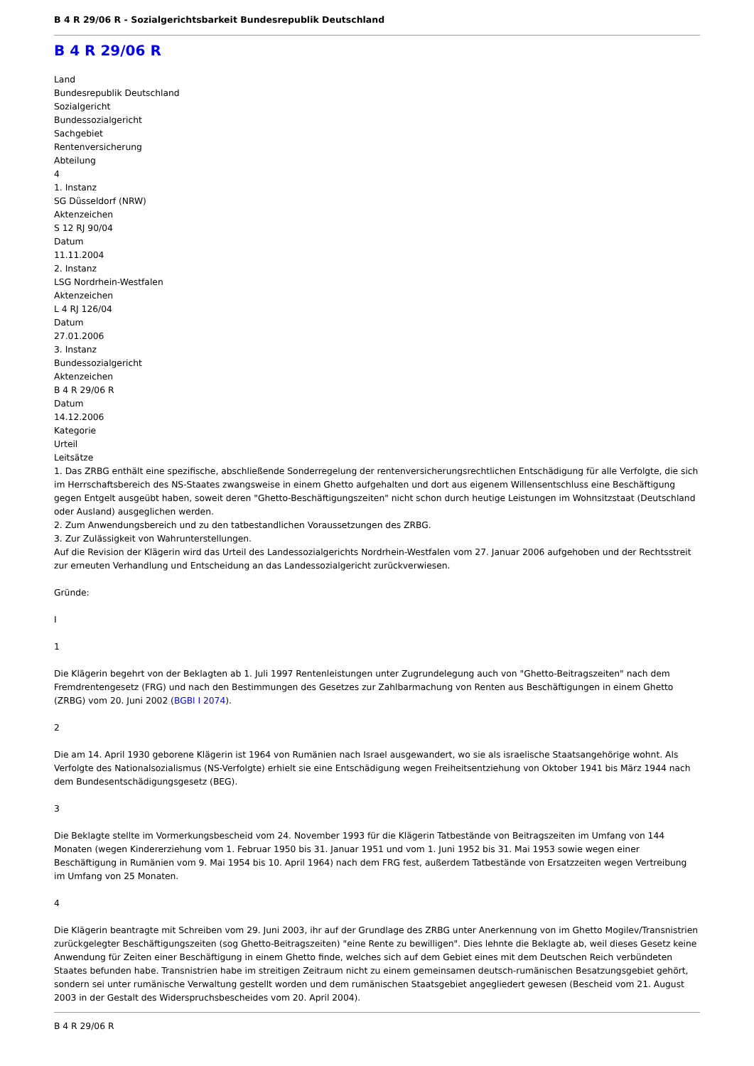B 4 R 29/06 R - Sozialgerichtsbarkeit Bundesrepublik Deutschland
B 4 R 29/06 R
Land
Bundesrepublik Deutschland
Sozialgericht
Bundessozialgericht
Sachgebiet
Rentenversicherung
Abteilung
4
1. Instanz
SG Düsseldorf (NRW)
Aktenzeichen
S 12 RJ 90/04
Datum
11.11.2004
2. Instanz
LSG Nordrhein-Westfalen
Aktenzeichen
L 4 RJ 126/04
Datum
27.01.2006
3. Instanz
Bundessozialgericht
Aktenzeichen
B 4 R 29/06 R
Datum
14.12.2006
Kategorie
Urteil
Leitsätze
1. Das ZRBG enthält eine spezifische, abschließende Sonderregelung der rentenversicherungsrechtlichen Entschädigung für alle Verfolgte, die sich im Herrschaftsbereich des NS-Staates zwangsweise in einem Ghetto aufgehalten und dort aus eigenem Willensentschluss eine Beschäftigung gegen Entgelt ausgeübt haben, soweit deren "Ghetto-Beschäftigungszeiten" nicht schon durch heutige Leistungen im Wohnsitzstaat (Deutschland oder Ausland) ausgeglichen werden.
2. Zum Anwendungsbereich und zu den tatbestandlichen Voraussetzungen des ZRBG.
3. Zur Zulässigkeit von Wahrunterstellungen.
Auf die Revision der Klägerin wird das Urteil des Landessozialgerichts Nordrhein-Westfalen vom 27. Januar 2006 aufgehoben und der Rechtsstreit zur erneuten Verhandlung und Entscheidung an das Landessozialgericht zurückverwiesen.
Gründe:
I
1
Die Klägerin begehrt von der Beklagten ab 1. Juli 1997 Rentenleistungen unter Zugrundelegung auch von "Ghetto-Beitragszeiten" nach dem Fremdrentengesetz (FRG) und nach den Bestimmungen des Gesetzes zur Zahlbarmachung von Renten aus Beschäftigungen in einem Ghetto (ZRBG) vom 20. Juni 2002 (BGBl I 2074).
2
Die am 14. April 1930 geborene Klägerin ist 1964 von Rumänien nach Israel ausgewandert, wo sie als israelische Staatsangehörige wohnt. Als Verfolgte des Nationalsozialismus (NS-Verfolgte) erhielt sie eine Entschädigung wegen Freiheitsentziehung von Oktober 1941 bis März 1944 nach dem Bundesentschädigungsgesetz (BEG).
3
Die Beklagte stellte im Vormerkungsbescheid vom 24. November 1993 für die Klägerin Tatbestände von Beitragszeiten im Umfang von 144 Monaten (wegen Kindererziehung vom 1. Februar 1950 bis 31. Januar 1951 und vom 1. Juni 1952 bis 31. Mai 1953 sowie wegen einer Beschäftigung in Rumänien vom 9. Mai 1954 bis 10. April 1964) nach dem FRG fest, außerdem Tatbestände von Ersatzzeiten wegen Vertreibung im Umfang von 25 Monaten.
4
Die Klägerin beantragte mit Schreiben vom 29. Juni 2003, ihr auf der Grundlage des ZRBG unter Anerkennung von im Ghetto Mogilev/Transnistrien zurückgelegter Beschäftigungszeiten (sog Ghetto-Beitragszeiten) "eine Rente zu bewilligen". Dies lehnte die Beklagte ab, weil dieses Gesetz keine Anwendung für Zeiten einer Beschäftigung in einem Ghetto finde, welches sich auf dem Gebiet eines mit dem Deutschen Reich verbündeten Staates befunden habe. Transnistrien habe im streitigen Zeitraum nicht zu einem gemeinsamen deutsch-rumänischen Besatzungsgebiet gehört, sondern sei unter rumänische Verwaltung gestellt worden und dem rumänischen Staatsgebiet angegliedert gewesen (Bescheid vom 21. August 2003 in der Gestalt des Widerspruchsbescheides vom 20. April 2004).
B 4 R 29/06 R